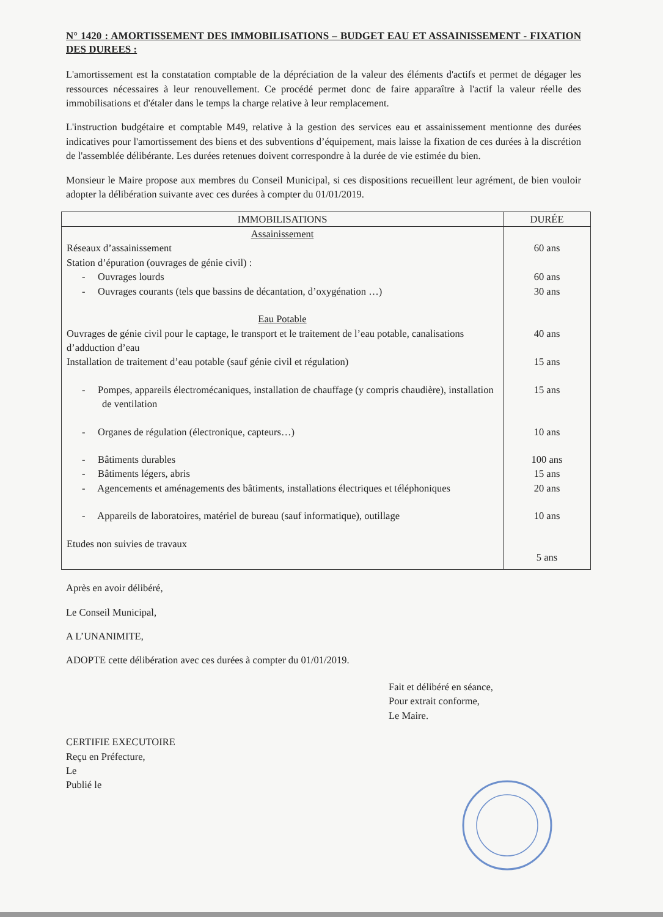N° 1420 : AMORTISSEMENT DES IMMOBILISATIONS – BUDGET EAU ET ASSAINISSEMENT - FIXATION DES DUREES :
L'amortissement est la constatation comptable de la dépréciation de la valeur des éléments d'actifs et permet de dégager les ressources nécessaires à leur renouvellement. Ce procédé permet donc de faire apparaître à l'actif la valeur réelle des immobilisations et d'étaler dans le temps la charge relative à leur remplacement.
L'instruction budgétaire et comptable M49, relative à la gestion des services eau et assainissement mentionne des durées indicatives pour l'amortissement des biens et des subventions d’équipement, mais laisse la fixation de ces durées à la discrétion de l'assemblée délibérante. Les durées retenues doivent correspondre à la durée de vie estimée du bien.
Monsieur le Maire propose aux membres du Conseil Municipal, si ces dispositions recueillent leur agrément, de bien vouloir adopter la délibération suivante avec ces durées à compter du 01/01/2019.
| IMMOBILISATIONS | DURÉE |
| --- | --- |
| Assainissement | |
| Réseaux d’assainissement | 60 ans |
| Station d’épuration (ouvrages de génie civil) : | |
| - Ouvrages lourds | 60 ans |
| - Ouvrages courants (tels que bassins de décantation, d’oxygénation …) | 30 ans |
| Eau Potable | |
| Ouvrages de génie civil pour le captage, le transport et le traitement de l’eau potable, canalisations d’adduction d’eau | 40 ans |
| Installation de traitement d’eau potable (sauf génie civil et régulation) | 15 ans |
| - Pompes, appareils électromécaniques, installation de chauffage (y compris chaudière), installation de ventilation | 15 ans |
| - Organes de régulation (électronique, capteurs…) | 10 ans |
| - Bâtiments durables | 100 ans |
| - Bâtiments légers, abris | 15 ans |
| - Agencements et aménagements des bâtiments, installations électriques et téléphoniques | 20 ans |
| - Appareils de laboratoires, matériel de bureau (sauf informatique), outillage | 10 ans |
| Etudes non suivies de travaux | 5 ans |
Après en avoir délibéré,
Le Conseil Municipal,
A L’UNANIMITE,
ADOPTE cette délibération avec ces durées à compter du 01/01/2019.
Fait et délibéré en séance,
Pour extrait conforme,
Le Maire.
CERTIFIE EXECUTOIRE
Reçu en Préfecture,
Le
Publié le